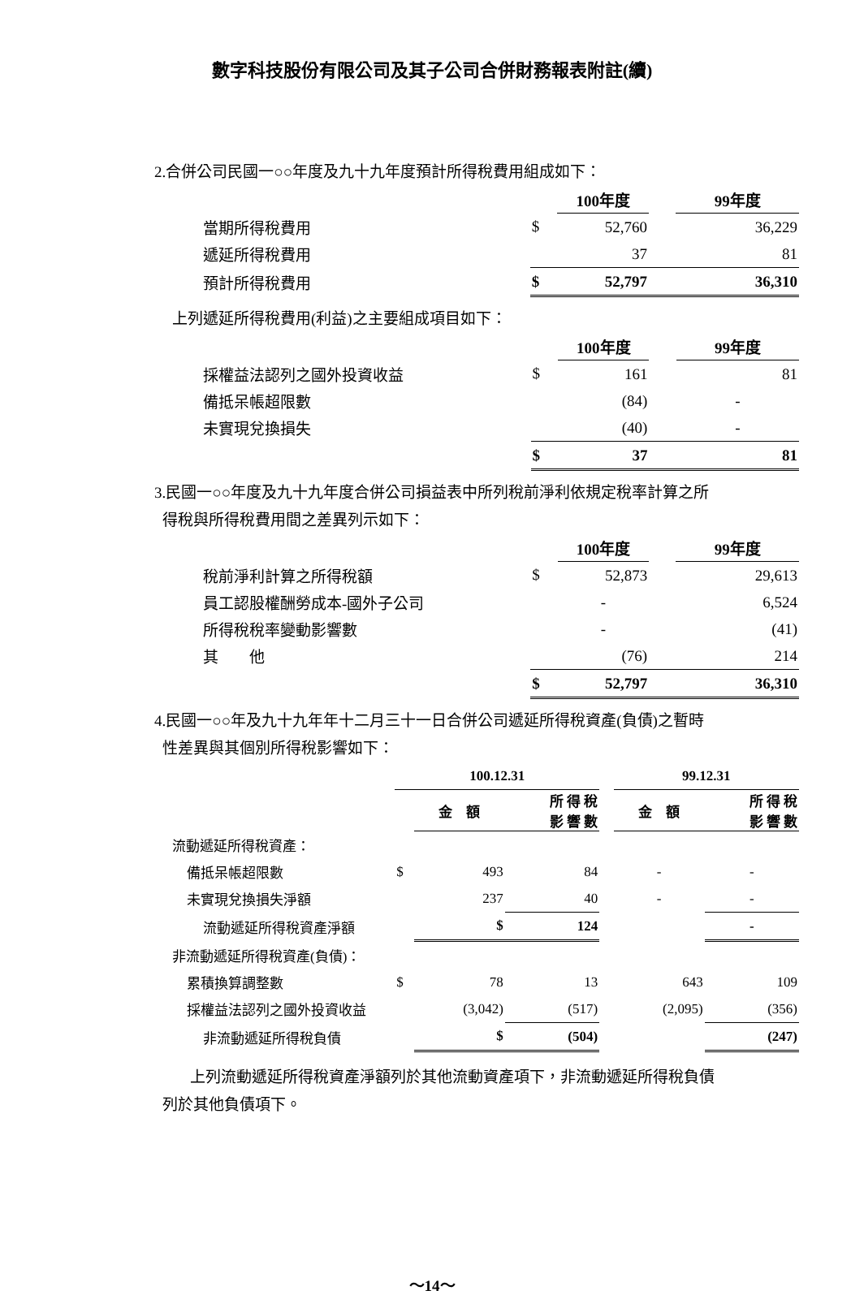數字科技股份有限公司及其子公司合併財務報表附註(續)
2.合併公司民國一○○年度及九十九年度預計所得稅費用組成如下：
| | | 100年度 | | 99年度 |
| 當期所得稅費用 | $ | 52,760 | | 36,229 |
| 遞延所得稅費用 | | 37 | | 81 |
| 預計所得稅費用 | $ | 52,797 | | 36,310 |
上列遞延所得稅費用(利益)之主要組成項目如下：
| | | 100年度 | | 99年度 |
| 採權益法認列之國外投資收益 | $ | 161 | | 81 |
| 備抵呆帳超限數 | | (84) | | - |
| 未實現兌換損失 | | (40) | | - |
| | $ | 37 | | 81 |
3.民國一○○年度及九十九年度合併公司損益表中所列稅前淨利依規定稅率計算之所
得稅與所得稅費用間之差異列示如下：
| | | 100年度 | | 99年度 |
| 稅前淨利計算之所得稅額 | $ | 52,873 | | 29,613 |
| 員工認股權酬勞成本-國外子公司 | | - | | 6,524 |
| 所得稅稅率變動影響數 | | - | | (41) |
| 其 他 | | (76) | | 214 |
| | $ | 52,797 | | 36,310 |
4.民國一○○年及九十九年年十二月三十一日合併公司遞延所得稅資產(負債)之暫時
性差異與其個別所得稅影響如下：
| | 100.12.31 | | | | 99.12.31 | |
| | | 金 額 | 所 得 稅 影 響 數 | | 金 額 | 所 得 稅 影 響 數 |
| 流動遞延所得稅資產： | | | | | | |
| 備抵呆帳超限數 | $ | 493 | 84 | | - | - |
| 未實現兌換損失淨額 | | 237 | 40 | | - | - |
| 流動遞延所得稅資產淨額 | | $ | 124 | | | - |
| 非流動遞延所得稅資產(負債)： | | | | | | |
| 累積換算調整數 | $ | 78 | 13 | | 643 | 109 |
| 採權益法認列之國外投資收益 | | (3,042) | (517) | | (2,095) | (356) |
| 非流動遞延所得稅負債 | | $ | (504) | | | (247) |
上列流動遞延所得稅資產淨額列於其他流動資產項下，非流動遞延所得稅負債
列於其他負債項下。
～14～